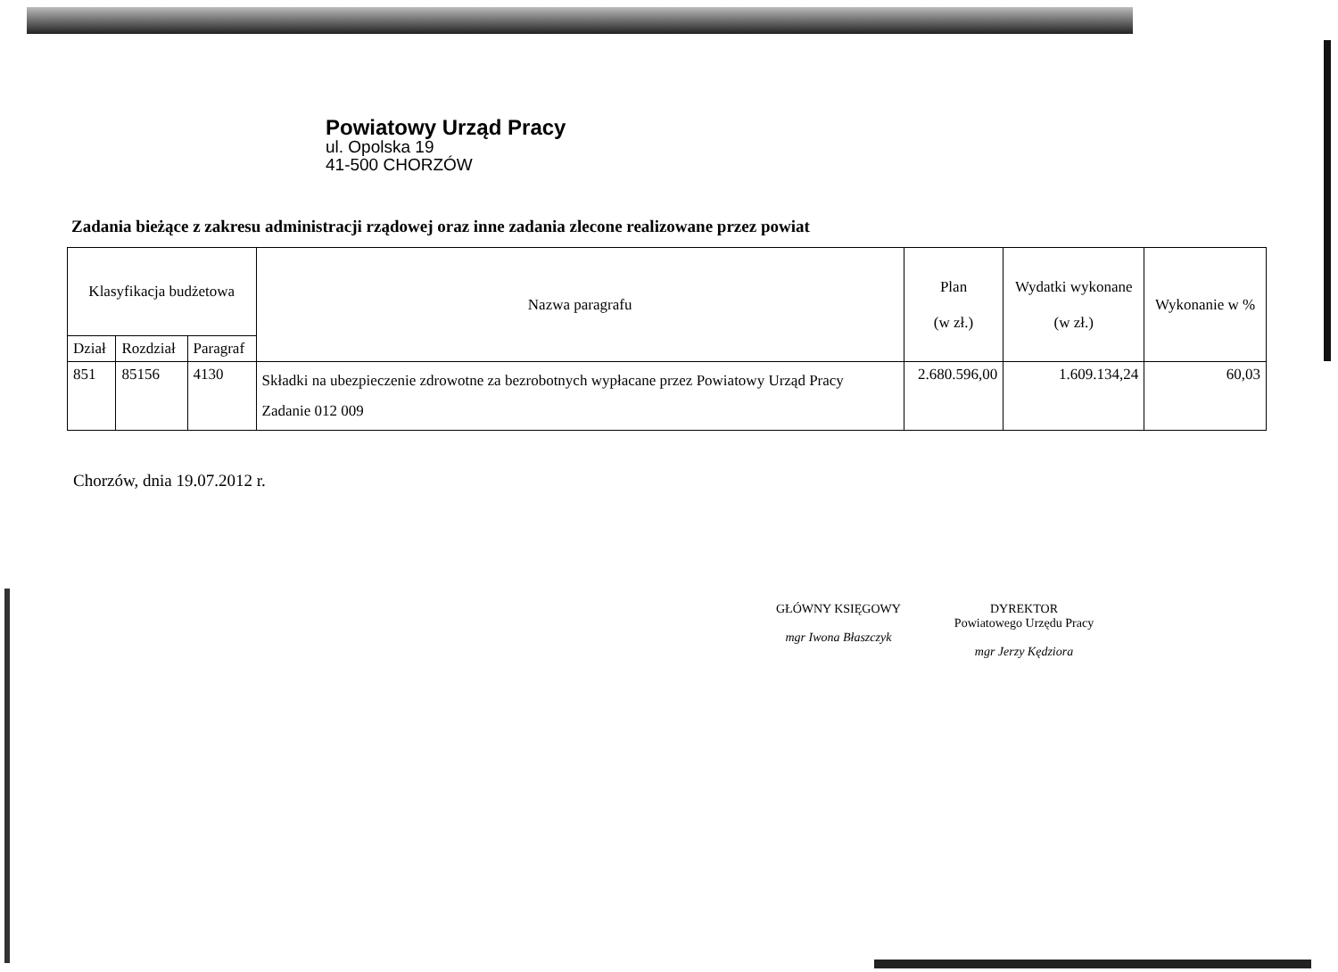Powiatowy Urząd Pracy
ul. Opolska 19
41-500 CHORZÓW
Zadania bieżące z zakresu administracji rządowej oraz inne zadania zlecone realizowane przez powiat
| Klasyfikacja budżetowa | | | Nazwa paragrafu | Plan (w zł.) | Wydatki wykonane (w zł.) | Wykonanie w % |
| --- | --- | --- | --- | --- | --- | --- |
| Dział | Rozdział | Paragraf | | | | |
| 851 | 85156 | 4130 | Składki na ubezpieczenie zdrowotne za bezrobotnych wypłacane przez Powiatowy Urząd Pracy Zadanie 012 009 | 2.680.596,00 | 1.609.134,24 | 60,03 |
Chorzów, dnia 19.07.2012 r.
GŁÓWNY KSIĘGOWY
mgr Iwona Błaszczyk
DYREKTOR
Powiatowego Urzędu Pracy
mgr Jerzy Kędziora